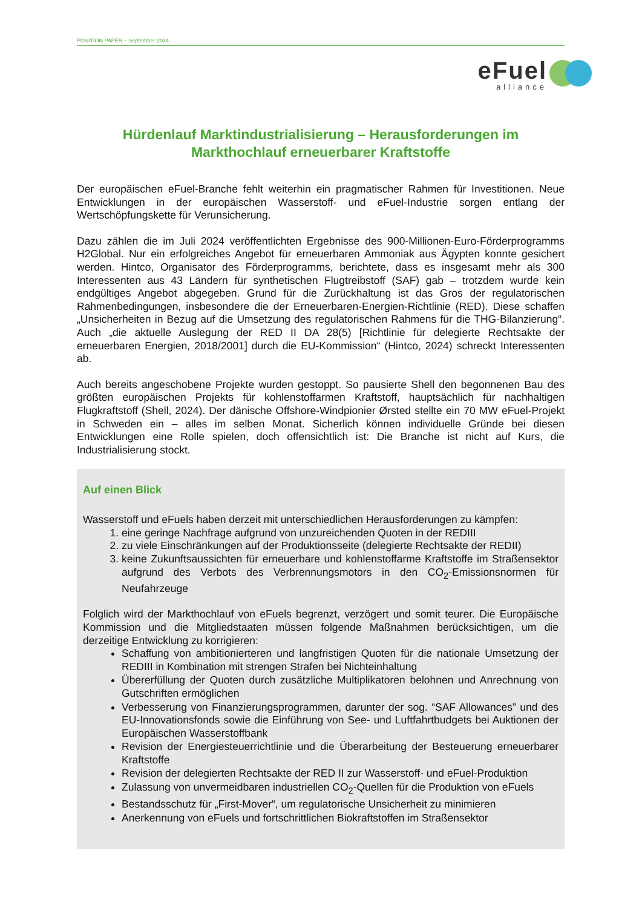POSITION PAPER – September 2024
eFuel
alliance
Hürdenlauf Marktindustrialisierung – Herausforderungen im Markthochlauf erneuerbarer Kraftstoffe
Der europäischen eFuel-Branche fehlt weiterhin ein pragmatischer Rahmen für Investitionen. Neue Entwicklungen in der europäischen Wasserstoff- und eFuel-Industrie sorgen entlang der Wertschöpfungskette für Verunsicherung.
Dazu zählen die im Juli 2024 veröffentlichten Ergebnisse des 900-Millionen-Euro-Förderprogramms H2Global. Nur ein erfolgreiches Angebot für erneuerbaren Ammoniak aus Ägypten konnte gesichert werden. Hintco, Organisator des Förderprogramms, berichtete, dass es insgesamt mehr als 300 Interessenten aus 43 Ländern für synthetischen Flugtreibstoff (SAF) gab – trotzdem wurde kein endgültiges Angebot abgegeben. Grund für die Zurückhaltung ist das Gros der regulatorischen Rahmenbedingungen, insbesondere die der Erneuerbaren-Energien-Richtlinie (RED). Diese schaffen „Unsicherheiten in Bezug auf die Umsetzung des regulatorischen Rahmens für die THG-Bilanzierung“. Auch „die aktuelle Auslegung der RED II DA 28(5) [Richtlinie für delegierte Rechtsakte der erneuerbaren Energien, 2018/2001] durch die EU-Kommission“ (Hintco, 2024) schreckt Interessenten ab.
Auch bereits angeschobene Projekte wurden gestoppt. So pausierte Shell den begonnenen Bau des größten europäischen Projekts für kohlenstoffarmen Kraftstoff, hauptsächlich für nachhaltigen Flugkraftstoff (Shell, 2024). Der dänische Offshore-Windpionier Ørsted stellte ein 70 MW eFuel-Projekt in Schweden ein – alles im selben Monat. Sicherlich können individuelle Gründe bei diesen Entwicklungen eine Rolle spielen, doch offensichtlich ist: Die Branche ist nicht auf Kurs, die Industrialisierung stockt.
Auf einen Blick
Wasserstoff und eFuels haben derzeit mit unterschiedlichen Herausforderungen zu kämpfen:
1. eine geringe Nachfrage aufgrund von unzureichenden Quoten in der REDIII
2. zu viele Einschränkungen auf der Produktionsseite (delegierte Rechtsakte der REDII)
3. keine Zukunftsaussichten für erneuerbare und kohlenstoffarme Kraftstoffe im Straßensektor aufgrund des Verbots des Verbrennungsmotors in den CO<sub>2</sub>-Emissionsnormen für Neufahrzeuge
Folglich wird der Markthochlauf von eFuels begrenzt, verzögert und somit teurer. Die Europäische Kommission und die Mitgliedstaaten müssen folgende Maßnahmen berücksichtigen, um die derzeitige Entwicklung zu korrigieren:
Schaffung von ambitionierteren und langfristigen Quoten für die nationale Umsetzung der REDIII in Kombination mit strengen Strafen bei Nichteinhaltung
Übererfüllung der Quoten durch zusätzliche Multiplikatoren belohnen und Anrechnung von Gutschriften ermöglichen
Verbesserung von Finanzierungsprogrammen, darunter der sog. “SAF Allowances” und des EU-Innovationsfonds sowie die Einführung von See- und Luftfahrtbudgets bei Auktionen der Europäischen Wasserstoffbank
Revision der Energiesteuerrichtlinie und die Überarbeitung der Besteuerung erneuerbarer Kraftstoffe
Revision der delegierten Rechtsakte der RED II zur Wasserstoff- und eFuel-Produktion
Zulassung von unvermeidbaren industriellen CO<sub>2</sub>-Quellen für die Produktion von eFuels
Bestandsschutz für „First-Mover“, um regulatorische Unsicherheit zu minimieren
Anerkennung von eFuels und fortschrittlichen Biokraftstoffen im Straßensektor